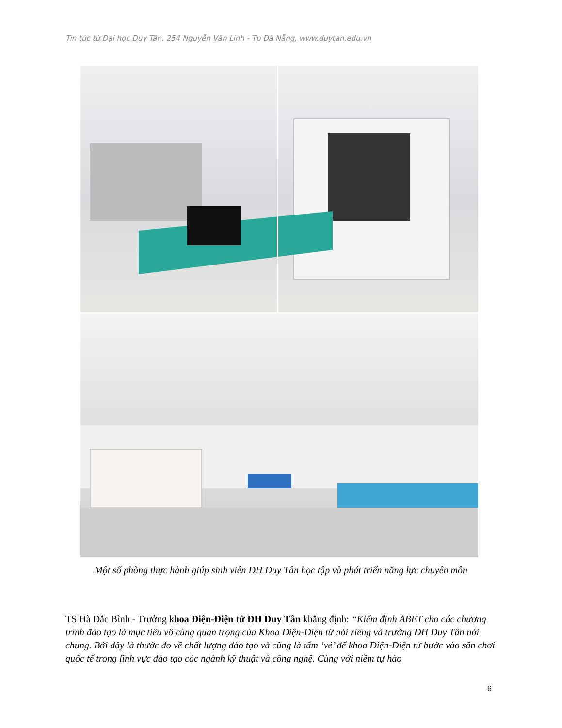Tin tức từ Đại học Duy Tân, 254 Nguyễn Văn Linh - Tp Đà Nẵng, www.duytan.edu.vn
Một số phòng thực hành giúp sinh viên ĐH Duy Tân học tập và phát triển năng lực chuyên môn
TS Hà Đắc Bình - Trưởng khoa Điện-Điện tử ĐH Duy Tân khẳng định: “Kiểm định ABET cho các chương trình đào tạo là mục tiêu vô cùng quan trọng của Khoa Điện-Điện tử nói riêng và trường ĐH Duy Tân nói chung. Bởi đây là thước đo về chất lượng đào tạo và cũng là tấm ‘vé’ để khoa Điện-Điện tử bước vào sân chơi quốc tế trong lĩnh vực đào tạo các ngành kỹ thuật và công nghệ. Cùng với niềm tự hào
6